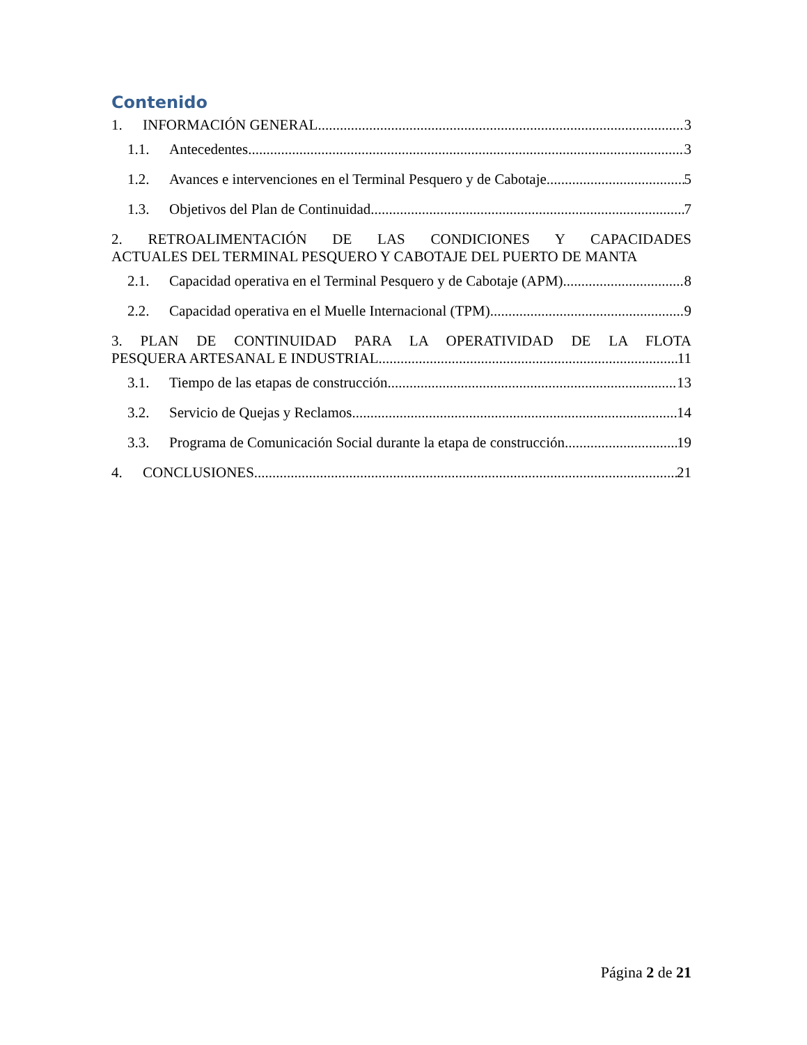Contenido
1. INFORMACIÓN GENERAL 3
1.1. Antecedentes 3
1.2. Avances e intervenciones en el Terminal Pesquero y de Cabotaje 5
1.3. Objetivos del Plan de Continuidad 7
2. RETROALIMENTACIÓN DE LAS CONDICIONES Y CAPACIDADES
ACTUALES DEL TERMINAL PESQUERO Y CABOTAJE DEL PUERTO DE MANTA
2.1. Capacidad operativa en el Terminal Pesquero y de Cabotaje (APM) 8
2.2. Capacidad operativa en el Muelle Internacional (TPM) 9
3. PLAN DE CONTINUIDAD PARA LA OPERATIVIDAD DE LA FLOTA
PESQUERA ARTESANAL E INDUSTRIAL 11
3.1. Tiempo de las etapas de construcción 13
3.2. Servicio de Quejas y Reclamos 14
3.3. Programa de Comunicación Social durante la etapa de construcción 19
4. CONCLUSIONES 21
Página 2 de 21